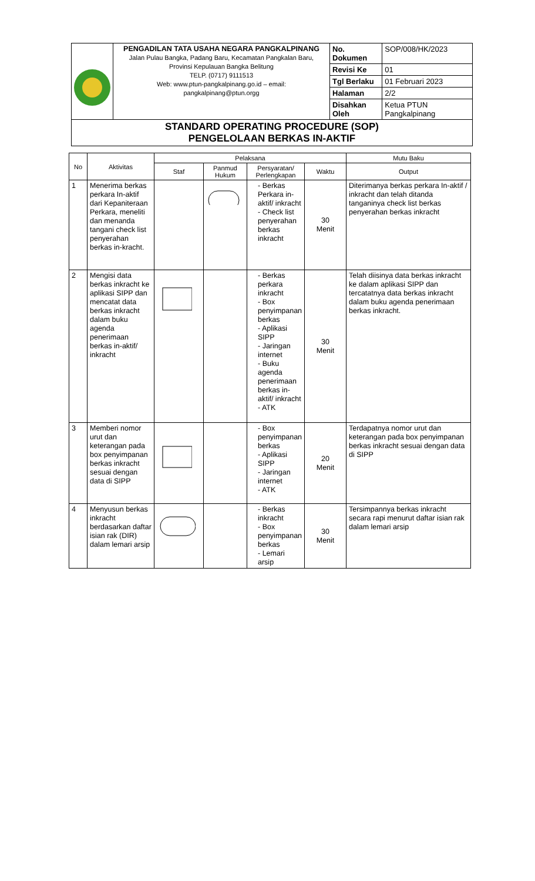| | PENGADILAN TATA USAHA NEGARA PANGKALPINANG Jalan Pulau Bangka, Padang Baru, Kecamatan Pangkalan Baru, Provinsi Kepulauan Bangka Belitung TELP. (0717) 9111513 Web: www.ptun-pangkalpinang.go.id – email: pangkalpinang@ptun.orgg | No. Dokumen | SOP/008/HK/2023 |
| | | Revisi Ke | 01 |
| | | Tgl Berlaku | 01 Februari 2023 |
| | | Halaman | 2/2 |
| | | Disahkan Oleh | Ketua PTUN Pangkalpinang |
| STANDARD OPERATING PROCEDURE (SOP) PENGELOLAAN BERKAS IN-AKTIF | | | |
| No | Aktivitas | Pelaksana | | | | Mutu Baku |
| --- | --- | --- | --- | --- | --- | --- |
| | | Staf | Panmud Hukum | Persyaratan/ Perlengkapan | Waktu | Output |
| 1 | Menerima berkas perkara In-aktif dari Kepaniteraan Perkara, meneliti dan menanda tangani check list penyerahan berkas in-kracht. | | | - Berkas Perkara in-aktif/ inkracht - Check list penyerahan berkas inkracht | 30 Menit | Diterimanya berkas perkara In-aktif / inkracht dan telah ditanda tanganinya check list berkas penyerahan berkas inkracht |
| 2 | Mengisi data berkas inkracht ke aplikasi SIPP dan mencatat data berkas inkracht dalam buku agenda penerimaan berkas in-aktif/ inkracht | | | - Berkas perkara inkracht - Box penyimpanan berkas - Aplikasi SIPP - Jaringan internet - Buku agenda penerimaan berkas in-aktif/ inkracht - ATK | 30 Menit | Telah diisinya data berkas inkracht ke dalam aplikasi SIPP dan tercatatnya data berkas inkracht dalam buku agenda penerimaan berkas inkracht. |
| 3 | Memberi nomor urut dan keterangan pada box penyimpanan berkas inkracht sesuai dengan data di SIPP | | | - Box penyimpanan berkas - Aplikasi SIPP - Jaringan internet - ATK | 20 Menit | Terdapatnya nomor urut dan keterangan pada box penyimpanan berkas inkracht sesuai dengan data di SIPP |
| 4 | Menyusun berkas inkracht berdasarkan daftar isian rak (DIR) dalam lemari arsip | | | - Berkas inkracht - Box penyimpanan berkas - Lemari arsip | 30 Menit | Tersimpannya berkas inkracht secara rapi menurut daftar isian rak dalam lemari arsip |